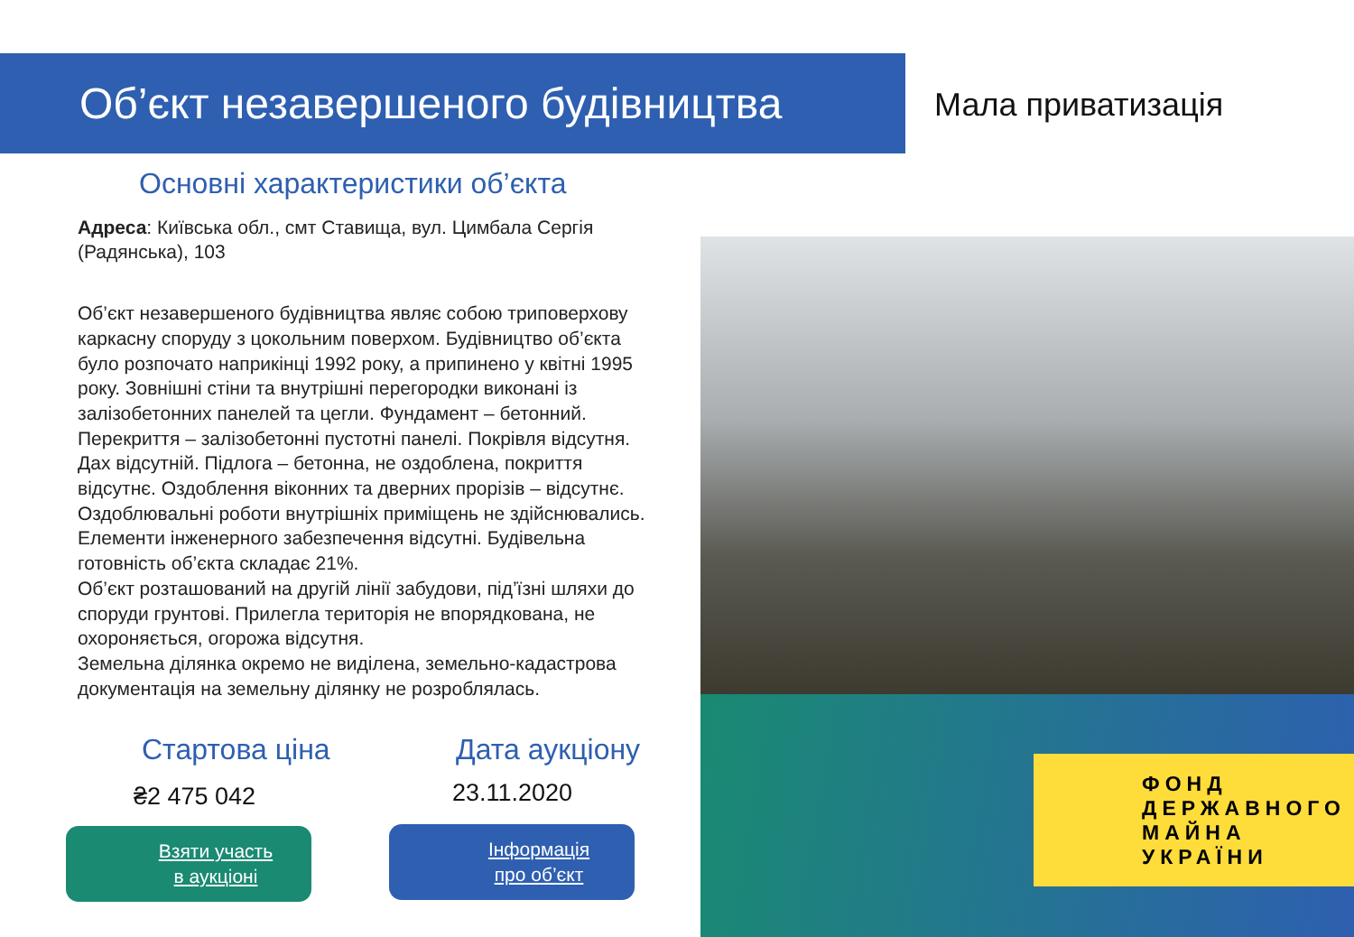Об’єкт незавершеного будівництва
Мала приватизація
Основні характеристики об’єкта
Адреса: Київська обл., смт Ставища, вул. Цимбала Сергія (Радянська), 103
Об’єкт незавершеного будівництва являє собою триповерхову каркасну споруду з цокольним поверхом. Будівництво об’єкта було розпочато наприкінці 1992 року, а припинено у квітні 1995 року. Зовнішні стіни та внутрішні перегородки виконані із залізобетонних панелей та цегли. Фундамент – бетонний. Перекриття – залізобетонні пустотні панелі. Покрівля відсутня. Дах відсутній. Підлога – бетонна, не оздоблена, покриття відсутнє. Оздоблення віконних та дверних прорізів – відсутнє. Оздоблювальні роботи внутрішніх приміщень не здійснювались. Елементи інженерного забезпечення відсутні. Будівельна готовність об’єкта складає 21%.
Об’єкт розташований на другій лінії забудови, під’їзні шляхи до споруди грунтові. Прилегла територія не впорядкована, не охороняється, огорожа відсутня.
Земельна ділянка окремо не виділена, земельно-кадастрова документація на земельну ділянку не розроблялась.
ФОНД
ДЕРЖАВНОГО
МАЙНА
УКРАЇНИ
Стартова ціна Дата аукціону
₴2 475 042 23.11.2020
Взяти участь
в аукціоні
Інформація
про об’єкт